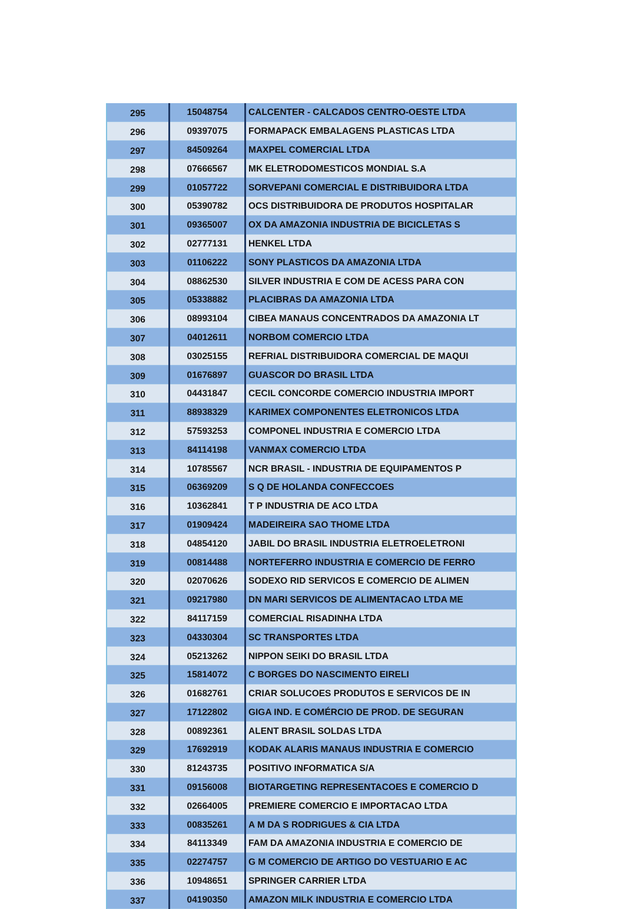| 295 | 15048754 | CALCENTER - CALCADOS CENTRO-OESTE LTDA |
| 296 | 09397075 | FORMAPACK EMBALAGENS PLASTICAS LTDA |
| 297 | 84509264 | MAXPEL COMERCIAL LTDA |
| 298 | 07666567 | MK ELETRODOMESTICOS MONDIAL S.A |
| 299 | 01057722 | SORVEPANI COMERCIAL E DISTRIBUIDORA LTDA |
| 300 | 05390782 | OCS DISTRIBUIDORA DE PRODUTOS HOSPITALAR |
| 301 | 09365007 | OX DA AMAZONIA INDUSTRIA DE BICICLETAS S |
| 302 | 02777131 | HENKEL LTDA |
| 303 | 01106222 | SONY PLASTICOS DA AMAZONIA LTDA |
| 304 | 08862530 | SILVER INDUSTRIA E COM DE ACESS PARA CON |
| 305 | 05338882 | PLACIBRAS DA AMAZONIA LTDA |
| 306 | 08993104 | CIBEA MANAUS CONCENTRADOS DA AMAZONIA LT |
| 307 | 04012611 | NORBOM COMERCIO LTDA |
| 308 | 03025155 | REFRIAL DISTRIBUIDORA COMERCIAL DE MAQUI |
| 309 | 01676897 | GUASCOR DO BRASIL LTDA |
| 310 | 04431847 | CECIL CONCORDE COMERCIO INDUSTRIA IMPORT |
| 311 | 88938329 | KARIMEX COMPONENTES ELETRONICOS LTDA |
| 312 | 57593253 | COMPONEL INDUSTRIA E COMERCIO LTDA |
| 313 | 84114198 | VANMAX COMERCIO LTDA |
| 314 | 10785567 | NCR BRASIL - INDUSTRIA DE EQUIPAMENTOS P |
| 315 | 06369209 | S Q DE HOLANDA CONFECCOES |
| 316 | 10362841 | T P INDUSTRIA DE ACO LTDA |
| 317 | 01909424 | MADEIREIRA SAO THOME LTDA |
| 318 | 04854120 | JABIL DO BRASIL INDUSTRIA ELETROELETRONI |
| 319 | 00814488 | NORTEFERRO INDUSTRIA E COMERCIO DE FERRO |
| 320 | 02070626 | SODEXO RID SERVICOS E COMERCIO DE ALIMEN |
| 321 | 09217980 | DN MARI SERVICOS DE ALIMENTACAO LTDA ME |
| 322 | 84117159 | COMERCIAL RISADINHA LTDA |
| 323 | 04330304 | SC TRANSPORTES LTDA |
| 324 | 05213262 | NIPPON SEIKI DO BRASIL LTDA |
| 325 | 15814072 | C BORGES DO NASCIMENTO EIRELI |
| 326 | 01682761 | CRIAR SOLUCOES PRODUTOS E SERVICOS DE IN |
| 327 | 17122802 | GIGA IND. E COMÉRCIO DE PROD. DE SEGURAN |
| 328 | 00892361 | ALENT BRASIL SOLDAS LTDA |
| 329 | 17692919 | KODAK ALARIS MANAUS INDUSTRIA E COMERCIO |
| 330 | 81243735 | POSITIVO INFORMATICA S/A |
| 331 | 09156008 | BIOTARGETING REPRESENTACOES E COMERCIO D |
| 332 | 02664005 | PREMIERE COMERCIO E IMPORTACAO LTDA |
| 333 | 00835261 | A M DA S RODRIGUES & CIA LTDA |
| 334 | 84113349 | FAM DA AMAZONIA INDUSTRIA E COMERCIO DE |
| 335 | 02274757 | G M COMERCIO DE ARTIGO DO VESTUARIO E AC |
| 336 | 10948651 | SPRINGER CARRIER LTDA |
| 337 | 04190350 | AMAZON MILK INDUSTRIA E COMERCIO LTDA |